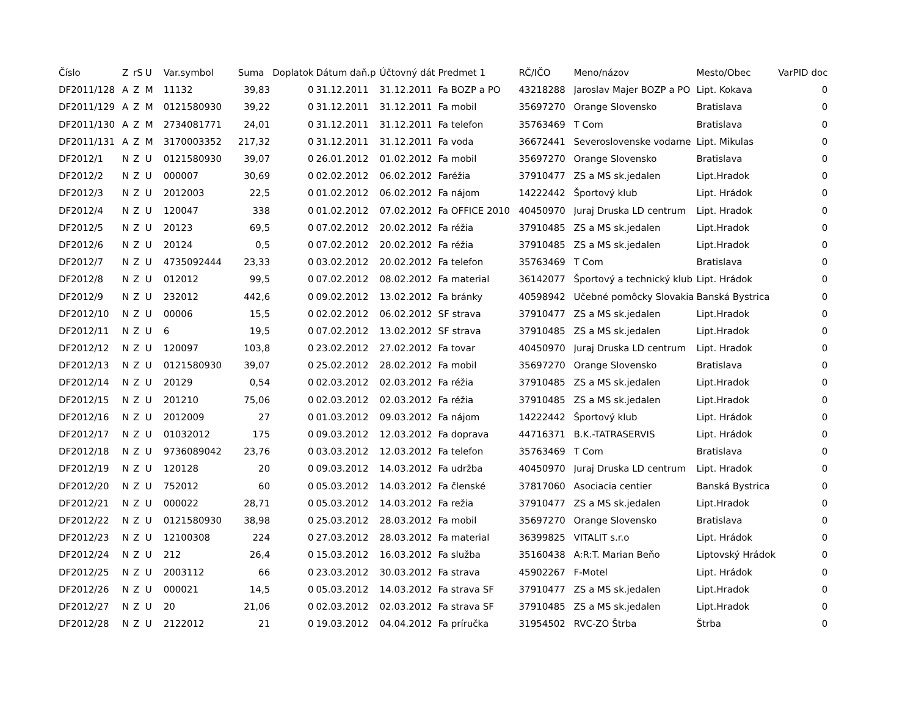| Číslo | Z | rS | U | Var.symbol | Suma | Doplatok | Dátum daň.p | Účtovný dát | Predmet 1 | RČ/IČO | Meno/názov | Mesto/Obec | VarPID doc |
| --- | --- | --- | --- | --- | --- | --- | --- | --- | --- | --- | --- | --- | --- |
| DF2011/128 | A | Z | M | 11132 | 39,83 | 0 | 31.12.2011 | 31.12.2011 | Fa BOZP a PO | 43218288 | Jaroslav Majer BOZP a PO | Lipt. Kokava | 0 |
| DF2011/129 | A | Z | M | 0121580930 | 39,22 | 0 | 31.12.2011 | 31.12.2011 | Fa mobil | 35697270 | Orange Slovensko | Bratislava | 0 |
| DF2011/130 | A | Z | M | 2734081771 | 24,01 | 0 | 31.12.2011 | 31.12.2011 | Fa telefon | 35763469 | T Com | Bratislava | 0 |
| DF2011/131 | A | Z | M | 3170003352 | 217,32 | 0 | 31.12.2011 | 31.12.2011 | Fa voda | 36672441 | Severoslovenske vodarne | Lipt. Mikulas | 0 |
| DF2012/1 | N | Z | U | 0121580930 | 39,07 | 0 | 26.01.2012 | 01.02.2012 | Fa mobil | 35697270 | Orange Slovensko | Bratislava | 0 |
| DF2012/2 | N | Z | U | 000007 | 30,69 | 0 | 02.02.2012 | 06.02.2012 | Faréžia | 37910477 | ZS a MS sk.jedalen | Lipt.Hradok | 0 |
| DF2012/3 | N | Z | U | 2012003 | 22,5 | 0 | 01.02.2012 | 06.02.2012 | Fa nájom | 14222442 | Športový klub | Lipt. Hrádok | 0 |
| DF2012/4 | N | Z | U | 120047 | 338 | 0 | 01.02.2012 | 07.02.2012 | Fa OFFICE 2010 | 40450970 | Juraj Druska LD centrum | Lipt. Hradok | 0 |
| DF2012/5 | N | Z | U | 20123 | 69,5 | 0 | 07.02.2012 | 20.02.2012 | Fa réžia | 37910485 | ZS a MS sk.jedalen | Lipt.Hradok | 0 |
| DF2012/6 | N | Z | U | 20124 | 0,5 | 0 | 07.02.2012 | 20.02.2012 | Fa réžia | 37910485 | ZS a MS sk.jedalen | Lipt.Hradok | 0 |
| DF2012/7 | N | Z | U | 4735092444 | 23,33 | 0 | 03.02.2012 | 20.02.2012 | Fa telefon | 35763469 | T Com | Bratislava | 0 |
| DF2012/8 | N | Z | U | 012012 | 99,5 | 0 | 07.02.2012 | 08.02.2012 | Fa material | 36142077 | Športový a technický klub | Lipt. Hrádok | 0 |
| DF2012/9 | N | Z | U | 232012 | 442,6 | 0 | 09.02.2012 | 13.02.2012 | Fa bránky | 40598942 | Učebné pomôcky Slovakia | Banská Bystrica | 0 |
| DF2012/10 | N | Z | U | 00006 | 15,5 | 0 | 02.02.2012 | 06.02.2012 | SF strava | 37910477 | ZS a MS sk.jedalen | Lipt.Hradok | 0 |
| DF2012/11 | N | Z | U | 6 | 19,5 | 0 | 07.02.2012 | 13.02.2012 | SF strava | 37910485 | ZS a MS sk.jedalen | Lipt.Hradok | 0 |
| DF2012/12 | N | Z | U | 120097 | 103,8 | 0 | 23.02.2012 | 27.02.2012 | Fa tovar | 40450970 | Juraj Druska LD centrum | Lipt. Hradok | 0 |
| DF2012/13 | N | Z | U | 0121580930 | 39,07 | 0 | 25.02.2012 | 28.02.2012 | Fa mobil | 35697270 | Orange Slovensko | Bratislava | 0 |
| DF2012/14 | N | Z | U | 20129 | 0,54 | 0 | 02.03.2012 | 02.03.2012 | Fa réžia | 37910485 | ZS a MS sk.jedalen | Lipt.Hradok | 0 |
| DF2012/15 | N | Z | U | 201210 | 75,06 | 0 | 02.03.2012 | 02.03.2012 | Fa réžia | 37910485 | ZS a MS sk.jedalen | Lipt.Hradok | 0 |
| DF2012/16 | N | Z | U | 2012009 | 27 | 0 | 01.03.2012 | 09.03.2012 | Fa nájom | 14222442 | Športový klub | Lipt. Hrádok | 0 |
| DF2012/17 | N | Z | U | 01032012 | 175 | 0 | 09.03.2012 | 12.03.2012 | Fa doprava | 44716371 | B.K.-TATRASERVIS | Lipt. Hrádok | 0 |
| DF2012/18 | N | Z | U | 9736089042 | 23,76 | 0 | 03.03.2012 | 12.03.2012 | Fa telefon | 35763469 | T Com | Bratislava | 0 |
| DF2012/19 | N | Z | U | 120128 | 20 | 0 | 09.03.2012 | 14.03.2012 | Fa udržba | 40450970 | Juraj Druska LD centrum | Lipt. Hradok | 0 |
| DF2012/20 | N | Z | U | 752012 | 60 | 0 | 05.03.2012 | 14.03.2012 | Fa členské | 37817060 | Asociacia centier | Banská Bystrica | 0 |
| DF2012/21 | N | Z | U | 000022 | 28,71 | 0 | 05.03.2012 | 14.03.2012 | Fa režia | 37910477 | ZS a MS sk.jedalen | Lipt.Hradok | 0 |
| DF2012/22 | N | Z | U | 0121580930 | 38,98 | 0 | 25.03.2012 | 28.03.2012 | Fa mobil | 35697270 | Orange Slovensko | Bratislava | 0 |
| DF2012/23 | N | Z | U | 12100308 | 224 | 0 | 27.03.2012 | 28.03.2012 | Fa material | 36399825 | VITALIT s.r.o | Lipt. Hrádok | 0 |
| DF2012/24 | N | Z | U | 212 | 26,4 | 0 | 15.03.2012 | 16.03.2012 | Fa služba | 35160438 | A:R:T. Marian Beňo | Liptovský Hrádok | 0 |
| DF2012/25 | N | Z | U | 2003112 | 66 | 0 | 23.03.2012 | 30.03.2012 | Fa strava | 45902267 | F-Motel | Lipt. Hrádok | 0 |
| DF2012/26 | N | Z | U | 000021 | 14,5 | 0 | 05.03.2012 | 14.03.2012 | Fa strava SF | 37910477 | ZS a MS sk.jedalen | Lipt.Hradok | 0 |
| DF2012/27 | N | Z | U | 20 | 21,06 | 0 | 02.03.2012 | 02.03.2012 | Fa strava SF | 37910485 | ZS a MS sk.jedalen | Lipt.Hradok | 0 |
| DF2012/28 | N | Z | U | 2122012 | 21 | 0 | 19.03.2012 | 04.04.2012 | Fa príručka | 31954502 | RVC-ZO Štrba | Štrba | 0 |